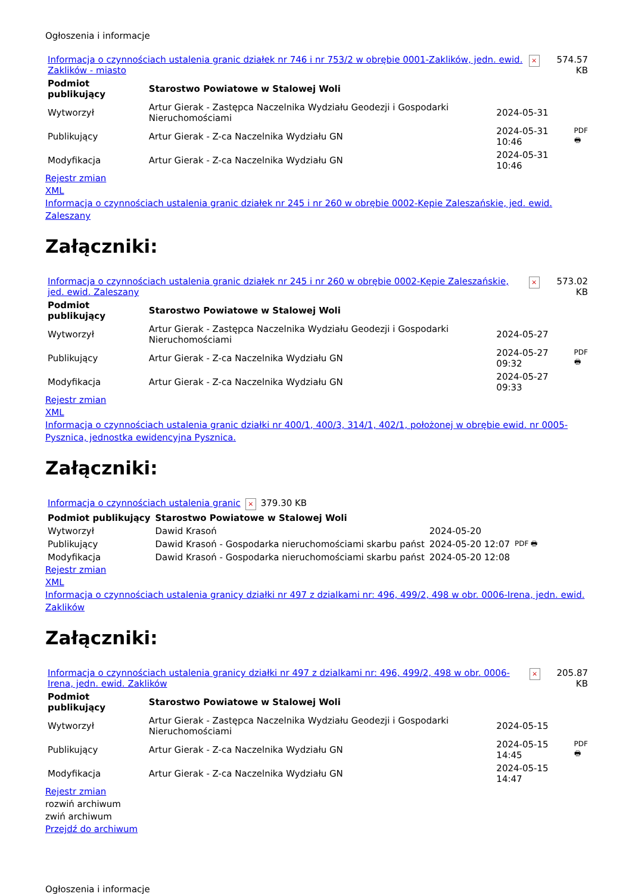Ogłoszenia i informacje
| Informacja o czynnościach ustalenia granic działek nr 746 i nr 753/2 w obrębie 0001-Zaklików, jedn. ewid. Zaklików - miasto | × | 574.57 KB |
| Podmiot publikujący | Starostwo Powiatowe w Stalowej Woli | | |
| --- | --- | --- | --- |
| Wytworzył | Artur Gierak - Zastępca Naczelnika Wydziału Geodezji i Gospodarki Nieruchomościami | 2024-05-31 | PDF 🖶 |
| Publikujący | Artur Gierak - Z-ca Naczelnika Wydziału GN | 2024-05-31 10:46 | |
| Modyfikacja | Artur Gierak - Z-ca Naczelnika Wydziału GN | 2024-05-31 10:46 | |
Rejestr zmian
XML
Informacja o czynnościach ustalenia granic działek nr 245 i nr 260 w obrębie 0002-Kępie Zaleszańskie, jed. ewid. Zaleszany
Załączniki:
| Informacja o czynnościach ustalenia granic działek nr 245 i nr 260 w obrębie 0002-Kępie Zaleszańskie, jed. ewid. Zaleszany | × | 573.02 KB |
| Podmiot publikujący | Starostwo Powiatowe w Stalowej Woli | | |
| --- | --- | --- | --- |
| Wytworzył | Artur Gierak - Zastępca Naczelnika Wydziału Geodezji i Gospodarki Nieruchomościami | 2024-05-27 | PDF 🖶 |
| Publikujący | Artur Gierak - Z-ca Naczelnika Wydziału GN | 2024-05-27 09:32 | |
| Modyfikacja | Artur Gierak - Z-ca Naczelnika Wydziału GN | 2024-05-27 09:33 | |
Rejestr zmian
XML
Informacja o czynnościach ustalenia granic działki nr 400/1, 400/3, 314/1, 402/1, położonej w obrębie ewid. nr 0005-Pysznica, jednostka ewidencyjna Pysznica.
Załączniki:
| Informacja o czynnościach ustalenia granic | × | 379.30 KB |
| Podmiot publikujący | Starostwo Powiatowe w Stalowej Woli | | |
| --- | --- | --- | --- |
| Wytworzył | Dawid Krasoń | 2024-05-20 | PDF 🖶 |
| Publikujący | Dawid Krasoń - Gospodarka nieruchomościami skarbu państ | 2024-05-20 12:07 | |
| Modyfikacja | Dawid Krasoń - Gospodarka nieruchomościami skarbu państ | 2024-05-20 12:08 | |
Rejestr zmian
XML
Informacja o czynnościach ustalenia granicy działki nr 497 z dzialkami nr: 496, 499/2, 498 w obr. 0006-Irena, jedn. ewid. Zaklików
Załączniki:
| Informacja o czynnościach ustalenia granicy działki nr 497 z dzialkami nr: 496, 499/2, 498 w obr. 0006-Irena, jedn. ewid. Zaklików | × | 205.87 KB |
| Podmiot publikujący | Starostwo Powiatowe w Stalowej Woli | | |
| --- | --- | --- | --- |
| Wytworzył | Artur Gierak - Zastępca Naczelnika Wydziału Geodezji i Gospodarki Nieruchomościami | 2024-05-15 | PDF 🖶 |
| Publikujący | Artur Gierak - Z-ca Naczelnika Wydziału GN | 2024-05-15 14:45 | |
| Modyfikacja | Artur Gierak - Z-ca Naczelnika Wydziału GN | 2024-05-15 14:47 | |
Rejestr zmian
rozwiń archiwum
zwiń archiwum
Przejdź do archiwum
Ogłoszenia i informacje